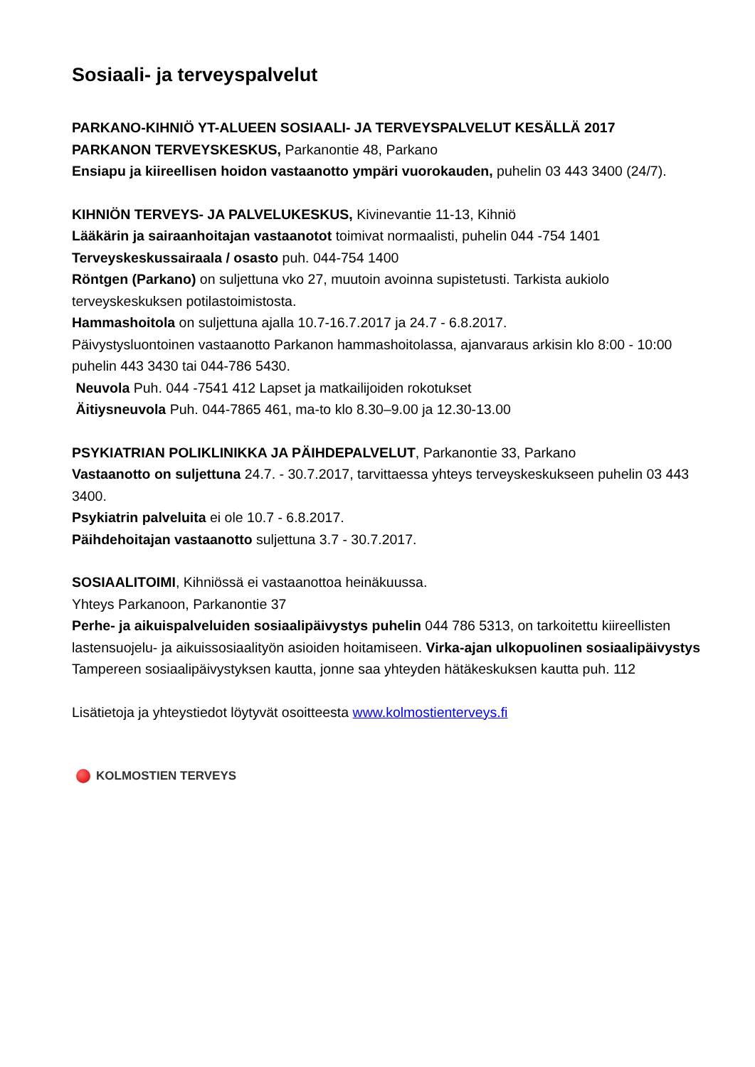Sosiaali- ja terveyspalvelut
PARKANO-KIHNIÖ YT-ALUEEN SOSIAALI- JA TERVEYSPALVELUT KESÄLLÄ 2017
PARKANON TERVEYSKESKUS, Parkanontie 48, Parkano
Ensiapu ja kiireellisen hoidon vastaanotto ympäri vuorokauden, puhelin 03 443 3400 (24/7).
KIHNIÖN TERVEYS- JA PALVELUKESKUS, Kivinevantie 11-13, Kihniö
Lääkärin ja sairaanhoitajan vastaanotot toimivat normaalisti, puhelin 044 -754 1401
Terveyskeskussairaala / osasto puh. 044-754 1400
Röntgen (Parkano) on suljettuna vko 27, muutoin avoinna supistetusti. Tarkista aukiolo terveyskeskuksen potilastoimistosta.
Hammashoitola on suljettuna ajalla 10.7-16.7.2017 ja 24.7 - 6.8.2017.
Päivystysluontoinen vastaanotto Parkanon hammashoitolassa, ajanvaraus arkisin klo 8:00 - 10:00 puhelin 443 3430 tai 044-786 5430.
Neuvola Puh. 044 -7541 412 Lapset ja matkailijoiden rokotukset
Äitiysneuvola Puh. 044-7865 461, ma-to klo 8.30–9.00 ja 12.30-13.00
PSYKIATRIAN POLIKLINIKKA JA PÄIHDEPALVELUT, Parkanontie 33, Parkano
Vastaanotto on suljettuna 24.7. - 30.7.2017, tarvittaessa yhteys terveyskeskukseen puhelin 03 443 3400.
Psykiatrin palveluita ei ole 10.7 - 6.8.2017.
Päihdehoitajan vastaanotto suljettuna 3.7 - 30.7.2017.
SOSIAALITOIMI, Kihniössä ei vastaanottoa heinäkuussa.
Yhteys Parkanoon, Parkanontie 37
Perhe- ja aikuispalveluiden sosiaalipäivystys puhelin 044 786 5313, on tarkoitettu kiireellisten lastensuojelu- ja aikuissosiaalityön asioiden hoitamiseen. Virka-ajan ulkopuolinen sosiaalipäivystys Tampereen sosiaalipäivystyksen kautta, jonne saa yhteyden hätäkeskuksen kautta puh. 112
Lisätietoja ja yhteystiedot löytyvät osoitteesta www.kolmostienterveys.fi
KOLMOSTIEN TERVEYS